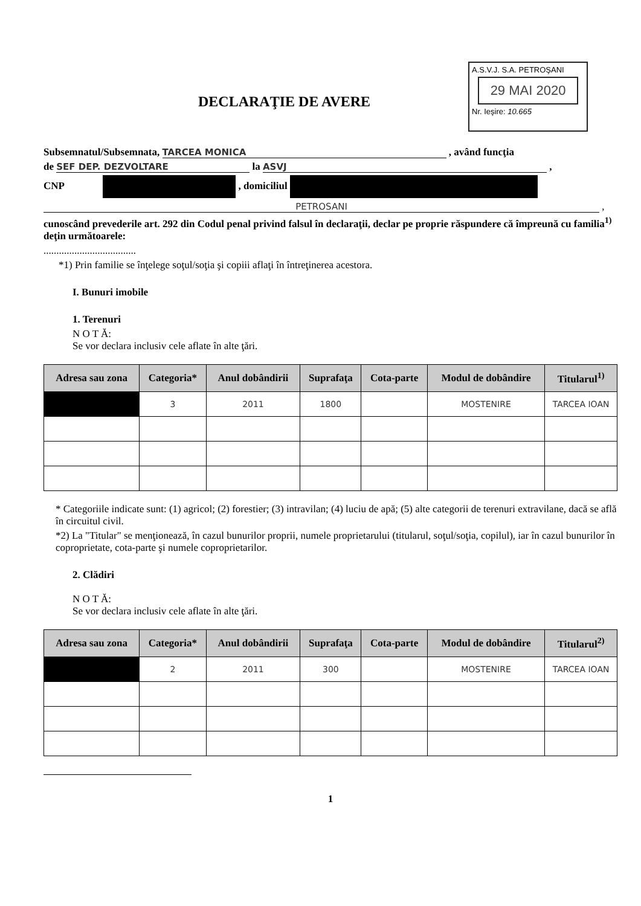A.S.V.J. S.A. PETROŞANI
29 MAI 2020
Nr. Ieşire: 10.665
DECLARAŢIE DE AVERE
Subsemnatul/Subsemnata, TARCEA MONICA , având funcţia
de SEF DEP. DEZVOLTARE la ASVJ ,
CNP , domiciliul
PETROSANI ,
cunoscând prevederile art. 292 din Codul penal privind falsul în declaraţii, declar pe proprie răspundere că împreună cu familia<sup>1)</sup> deţin următoarele:
....................................
*1) Prin familie se înţelege soţul/soţia şi copiii aflaţi în întreţinerea acestora.
I. Bunuri imobile
1. Terenuri
N O T Ă:
Se vor declara inclusiv cele aflate în alte ţări.
| Adresa sau zona | Categoria* | Anul dobândirii | Suprafaţa | Cota-parte | Modul de dobândire | Titularul<sup>1)</sup> |
| --- | --- | --- | --- | --- | --- | --- |
| | 3 | 2011 | 1800 | | MOSTENIRE | TARCEA IOAN |
* Categoriile indicate sunt: (1) agricol; (2) forestier; (3) intravilan; (4) luciu de apă; (5) alte categorii de terenuri extravilane, dacă se află în circuitul civil.
*2) La "Titular" se menţionează, în cazul bunurilor proprii, numele proprietarului (titularul, soţul/soţia, copilul), iar în cazul bunurilor în coproprietate, cota-parte şi numele coproprietarilor.
2. Clădiri
N O T Ă:
Se vor declara inclusiv cele aflate în alte ţări.
| Adresa sau zona | Categoria* | Anul dobândirii | Suprafaţa | Cota-parte | Modul de dobândire | Titularul<sup>2)</sup> |
| --- | --- | --- | --- | --- | --- | --- |
| | 2 | 2011 | 300 | | MOSTENIRE | TARCEA IOAN |
1